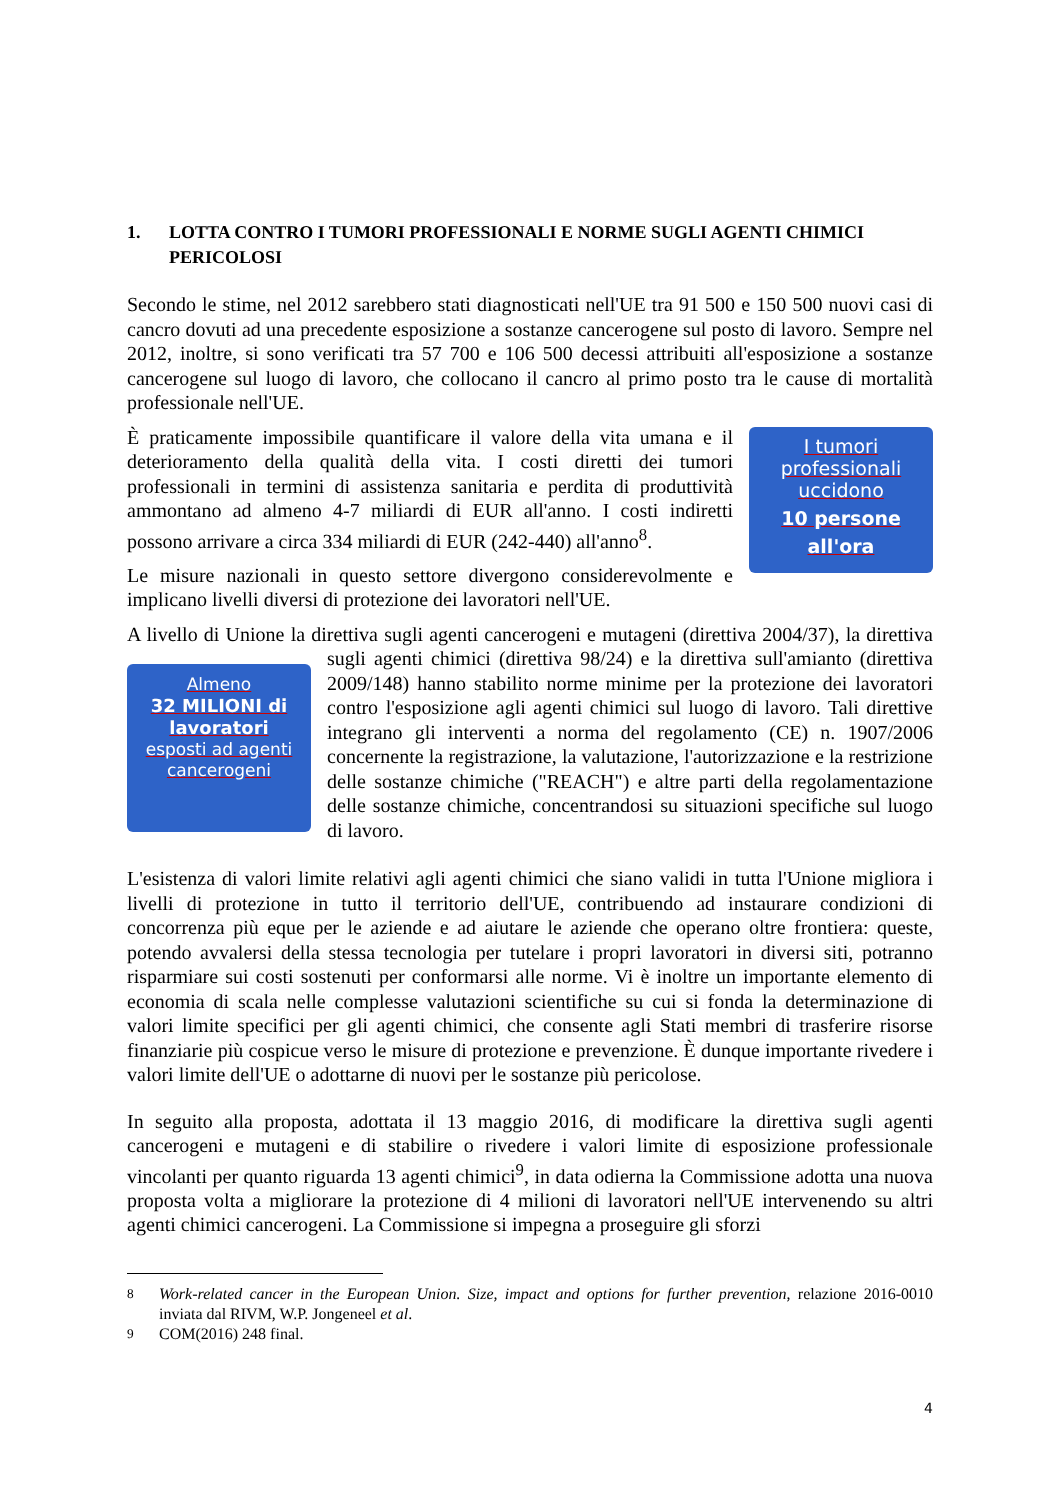1. LOTTA CONTRO I TUMORI PROFESSIONALI E NORME SUGLI AGENTI CHIMICI PERICOLOSI
Secondo le stime, nel 2012 sarebbero stati diagnosticati nell'UE tra 91 500 e 150 500 nuovi casi di cancro dovuti ad una precedente esposizione a sostanze cancerogene sul posto di lavoro. Sempre nel 2012, inoltre, si sono verificati tra 57 700 e 106 500 decessi attribuiti all'esposizione a sostanze cancerogene sul luogo di lavoro, che collocano il cancro al primo posto tra le cause di mortalità professionale nell'UE.
I tumori
professionali
uccidono
10 persone
all'ora
È praticamente impossibile quantificare il valore della vita umana e il deterioramento della qualità della vita. I costi diretti dei tumori professionali in termini di assistenza sanitaria e perdita di produttività ammontano ad almeno 4-7 miliardi di EUR all'anno. I costi indiretti possono arrivare a circa 334 miliardi di EUR (242-440) all'anno<sup>8</sup>.
Le misure nazionali in questo settore divergono considerevolmente e implicano livelli diversi di protezione dei lavoratori nell'UE.
A livello di Unione la direttiva sugli agenti cancerogeni e mutageni (direttiva 2004/37), la Almeno
32 MILIONI di lavoratori
esposti ad agenti cancerogeni direttiva sugli agenti chimici (direttiva 98/24) e la direttiva sull'amianto (direttiva 2009/148) hanno stabilito norme minime per la protezione dei lavoratori contro l'esposizione agli agenti chimici sul luogo di lavoro. Tali direttive integrano gli interventi a norma del regolamento (CE) n. 1907/2006 concernente la registrazione, la valutazione, l'autorizzazione e la restrizione delle sostanze chimiche ("REACH") e altre parti della regolamentazione delle sostanze chimiche, concentrandosi su situazioni specifiche sul luogo di lavoro.
L'esistenza di valori limite relativi agli agenti chimici che siano validi in tutta l'Unione migliora i livelli di protezione in tutto il territorio dell'UE, contribuendo ad instaurare condizioni di concorrenza più eque per le aziende e ad aiutare le aziende che operano oltre frontiera: queste, potendo avvalersi della stessa tecnologia per tutelare i propri lavoratori in diversi siti, potranno risparmiare sui costi sostenuti per conformarsi alle norme. Vi è inoltre un importante elemento di economia di scala nelle complesse valutazioni scientifiche su cui si fonda la determinazione di valori limite specifici per gli agenti chimici, che consente agli Stati membri di trasferire risorse finanziarie più cospicue verso le misure di protezione e prevenzione. È dunque importante rivedere i valori limite dell'UE o adottarne di nuovi per le sostanze più pericolose.
In seguito alla proposta, adottata il 13 maggio 2016, di modificare la direttiva sugli agenti cancerogeni e mutageni e di stabilire o rivedere i valori limite di esposizione professionale vincolanti per quanto riguarda 13 agenti chimici<sup>9</sup>, in data odierna la Commissione adotta una nuova proposta volta a migliorare la protezione di 4 milioni di lavoratori nell'UE intervenendo su altri agenti chimici cancerogeni. La Commissione si impegna a proseguire gli sforzi
<sup>8</sup> Work-related cancer in the European Union. Size, impact and options for further prevention, relazione 2016-0010 inviata dal RIVM, W.P. Jongeneel et al.
<sup>9</sup> COM(2016) 248 final.
4